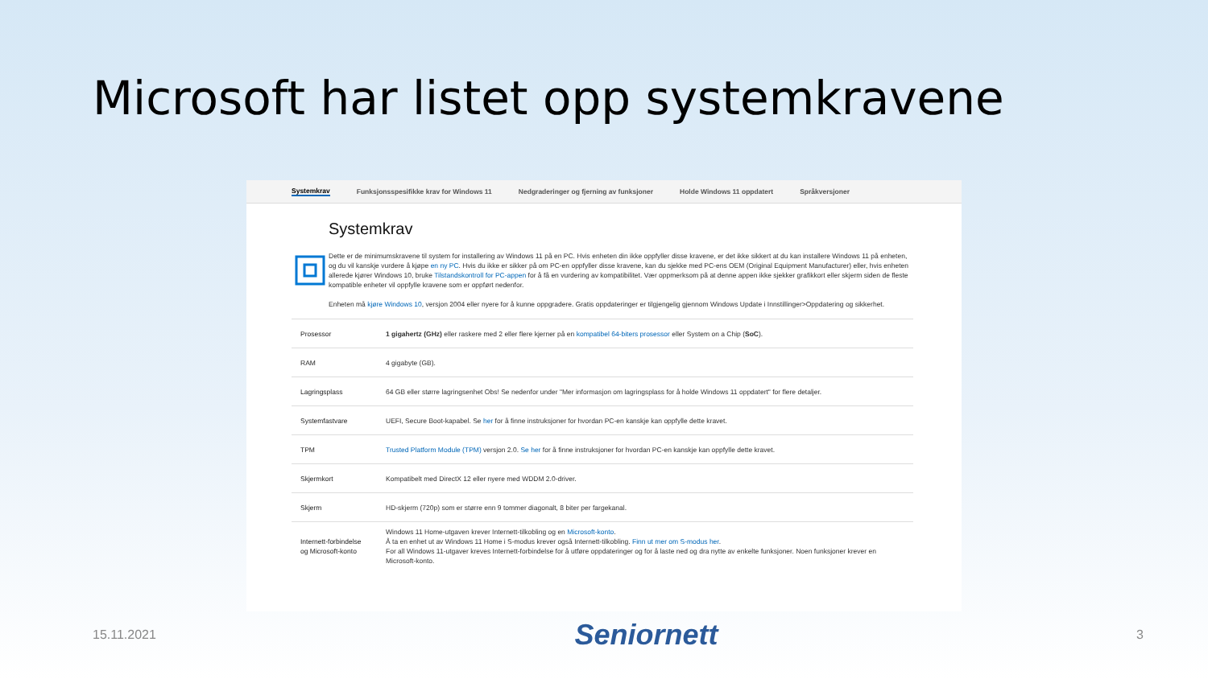Microsoft har listet opp systemkravene
Systemkrav Funksjonsspesifikke krav for Windows 11 Nedgraderinger og fjerning av funksjoner Holde Windows 11 oppdatert Språkversjoner
Systemkrav
Dette er de minimumskravene til system for installering av Windows 11 på en PC. Hvis enheten din ikke oppfyller disse kravene, er det ikke sikkert at du kan installere Windows 11 på enheten, og du vil kanskje vurdere å kjøpe en ny PC. Hvis du ikke er sikker på om PC-en oppfyller disse kravene, kan du sjekke med PC-ens OEM (Original Equipment Manufacturer) eller, hvis enheten allerede kjører Windows 10, bruke Tilstandskontroll for PC-appen for å få en vurdering av kompatibilitet. Vær oppmerksom på at denne appen ikke sjekker grafikkort eller skjerm siden de fleste kompatible enheter vil oppfylle kravene som er oppført nedenfor.
Enheten må kjøre Windows 10, versjon 2004 eller nyere for å kunne oppgradere. Gratis oppdateringer er tilgjengelig gjennom Windows Update i Innstillinger>Oppdatering og sikkerhet.
| Prosessor | 1 gigahertz (GHz) eller raskere med 2 eller flere kjerner på en kompatibel 64-biters prosessor eller System on a Chip ( SoC ). |
| RAM | 4 gigabyte (GB). |
| Lagringsplass | 64 GB eller større lagringsenhet Obs! Se nedenfor under "Mer informasjon om lagringsplass for å holde Windows 11 oppdatert" for flere detaljer. |
| Systemfastvare | UEFI, Secure Boot-kapabel. Se her for å finne instruksjoner for hvordan PC-en kanskje kan oppfylle dette kravet. |
| TPM | Trusted Platform Module (TPM) versjon 2.0. Se her for å finne instruksjoner for hvordan PC-en kanskje kan oppfylle dette kravet. |
| Skjermkort | Kompatibelt med DirectX 12 eller nyere med WDDM 2.0-driver. |
| Skjerm | HD-skjerm (720p) som er større enn 9 tommer diagonalt, 8 biter per fargekanal. |
| Internett-forbindelse og Microsoft-konto | Windows 11 Home-utgaven krever Internett-tilkobling og en Microsoft-konto . Å ta en enhet ut av Windows 11 Home i S-modus krever også Internett-tilkobling. Finn ut mer om S-modus her . For all Windows 11-utgaver kreves Internett-forbindelse for å utføre oppdateringer og for å laste ned og dra nytte av enkelte funksjoner. Noen funksjoner krever en Microsoft-konto. |
15.11.2021 Seniornett 3